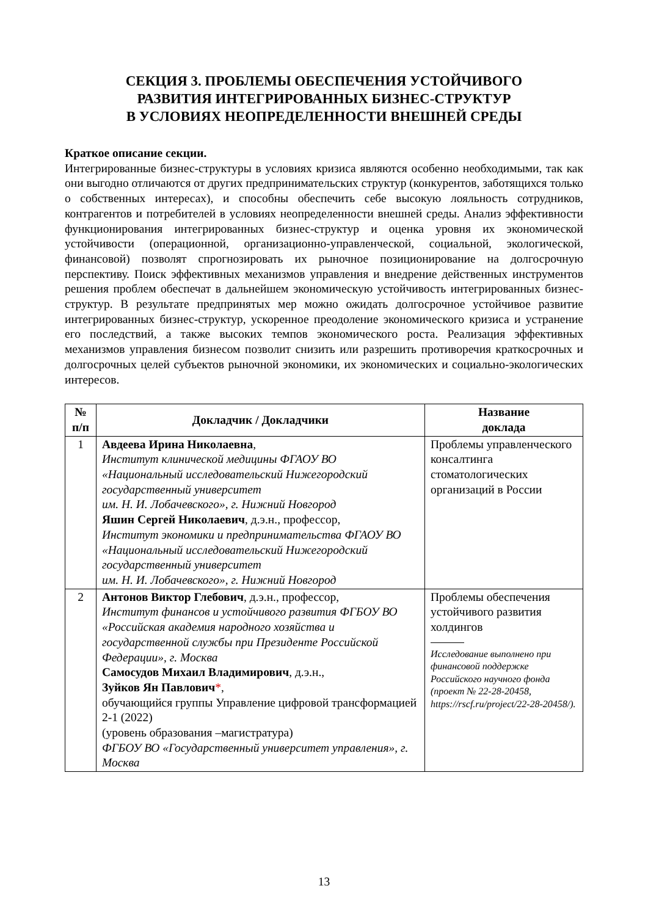СЕКЦИЯ 3. ПРОБЛЕМЫ ОБЕСПЕЧЕНИЯ УСТОЙЧИВОГО
РАЗВИТИЯ ИНТЕГРИРОВАННЫХ БИЗНЕС-СТРУКТУР
В УСЛОВИЯХ НЕОПРЕДЕЛЕННОСТИ ВНЕШНЕЙ СРЕДЫ
Краткое описание секции.
Интегрированные бизнес-структуры в условиях кризиса являются особенно необходимыми, так как они выгодно отличаются от других предпринимательских структур (конкурентов, заботящихся только о собственных интересах), и способны обеспечить себе высокую лояльность сотрудников, контрагентов и потребителей в условиях неопределенности внешней среды. Анализ эффективности функционирования интегрированных бизнес-структур и оценка уровня их экономической устойчивости (операционной, организационно-управленческой, социальной, экологической, финансовой) позволят спрогнозировать их рыночное позиционирование на долгосрочную перспективу. Поиск эффективных механизмов управления и внедрение действенных инструментов решения проблем обеспечат в дальнейшем экономическую устойчивость интегрированных бизнес-структур. В результате предпринятых мер можно ожидать долгосрочное устойчивое развитие интегрированных бизнес-структур, ускоренное преодоление экономического кризиса и устранение его последствий, а также высоких темпов экономического роста. Реализация эффективных механизмов управления бизнесом позволит снизить или разрешить противоречия краткосрочных и долгосрочных целей субъектов рыночной экономики, их экономических и социально-экологических интересов.
| № п/п | Докладчик / Докладчики | Название доклада |
| --- | --- | --- |
| 1 | Авдеева Ирина Николаевна , Институт клинической медицины ФГАОУ ВО «Национальный исследовательский Нижегородский государственный университет им. Н. И. Лобачевского», г. Нижний Новгород Яшин Сергей Николаевич , д.э.н., профессор, Институт экономики и предпринимательства ФГАОУ ВО «Национальный исследовательский Нижегородский государственный университет им. Н. И. Лобачевского», г. Нижний Новгород | Проблемы управленческого консалтинга стоматологических организаций в России |
| 2 | Антонов Виктор Глебович , д.э.н., профессор, Институт финансов и устойчивого развития ФГБОУ ВО «Российская академия народного хозяйства и государственной службы при Президенте Российской Федерации», г. Москва Самосудов Михаил Владимирович , д.э.н., Зуйков Ян Павлович * , обучающийся группы Управление цифровой трансформацией 2-1 (2022) (уровень образования –магистратура) ФГБОУ ВО «Государственный университет управления», г. Москва | Проблемы обеспечения устойчивого развития холдингов Исследование выполнено при финансовой поддержке Российского научного фонда (проект № 22-28-20458, https://rscf.ru/project/22-28-20458/). |
13